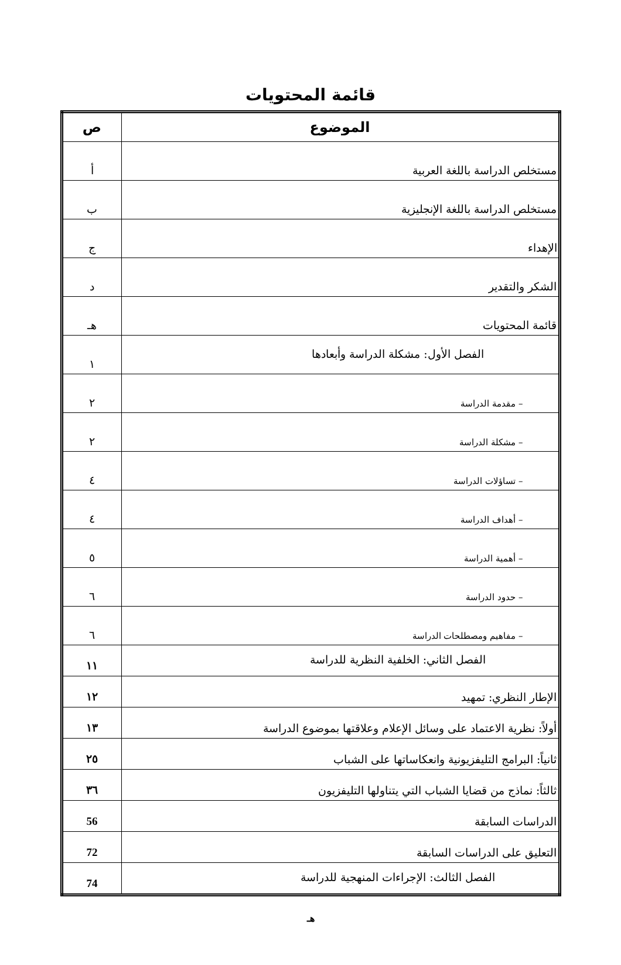قائمة المحتويات
| الموضوع | ص |
| --- | --- |
| مستخلص الدراسة باللغة العربية | أ |
| مستخلص الدراسة باللغة الإنجليزية | ب |
| الإهداء | ج |
| الشكر والتقدير | د |
| قائمة المحتويات | هـ |
| الفصل الأول: مشكلة الدراسة وأبعادها | ١ |
| – مقدمة الدراسة | ٢ |
| – مشكلة الدراسة | ٢ |
| – تساؤلات الدراسة | ٤ |
| – أهداف الدراسة | ٤ |
| – أهمية الدراسة | ٥ |
| – حدود الدراسة | ٦ |
| – مفاهيم ومصطلحات الدراسة | ٦ |
| الفصل الثاني: الخلفية النظرية للدراسة | ١١ |
| الإطار النظري: تمهيد | ١٢ |
| أولاً: نظرية الاعتماد على وسائل الإعلام وعلاقتها بموضوع الدراسة | ١٣ |
| ثانياً: البرامج التليفزيونية وانعكاساتها على الشباب | ٢٥ |
| ثالثاً: نماذج من قضايا الشباب التي يتناولها التليفزيون | ٣٦ |
| الدراسات السابقة | 56 |
| التعليق على الدراسات السابقة | 72 |
| الفصل الثالث: الإجراءات المنهجية للدراسة | 74 |
هـ